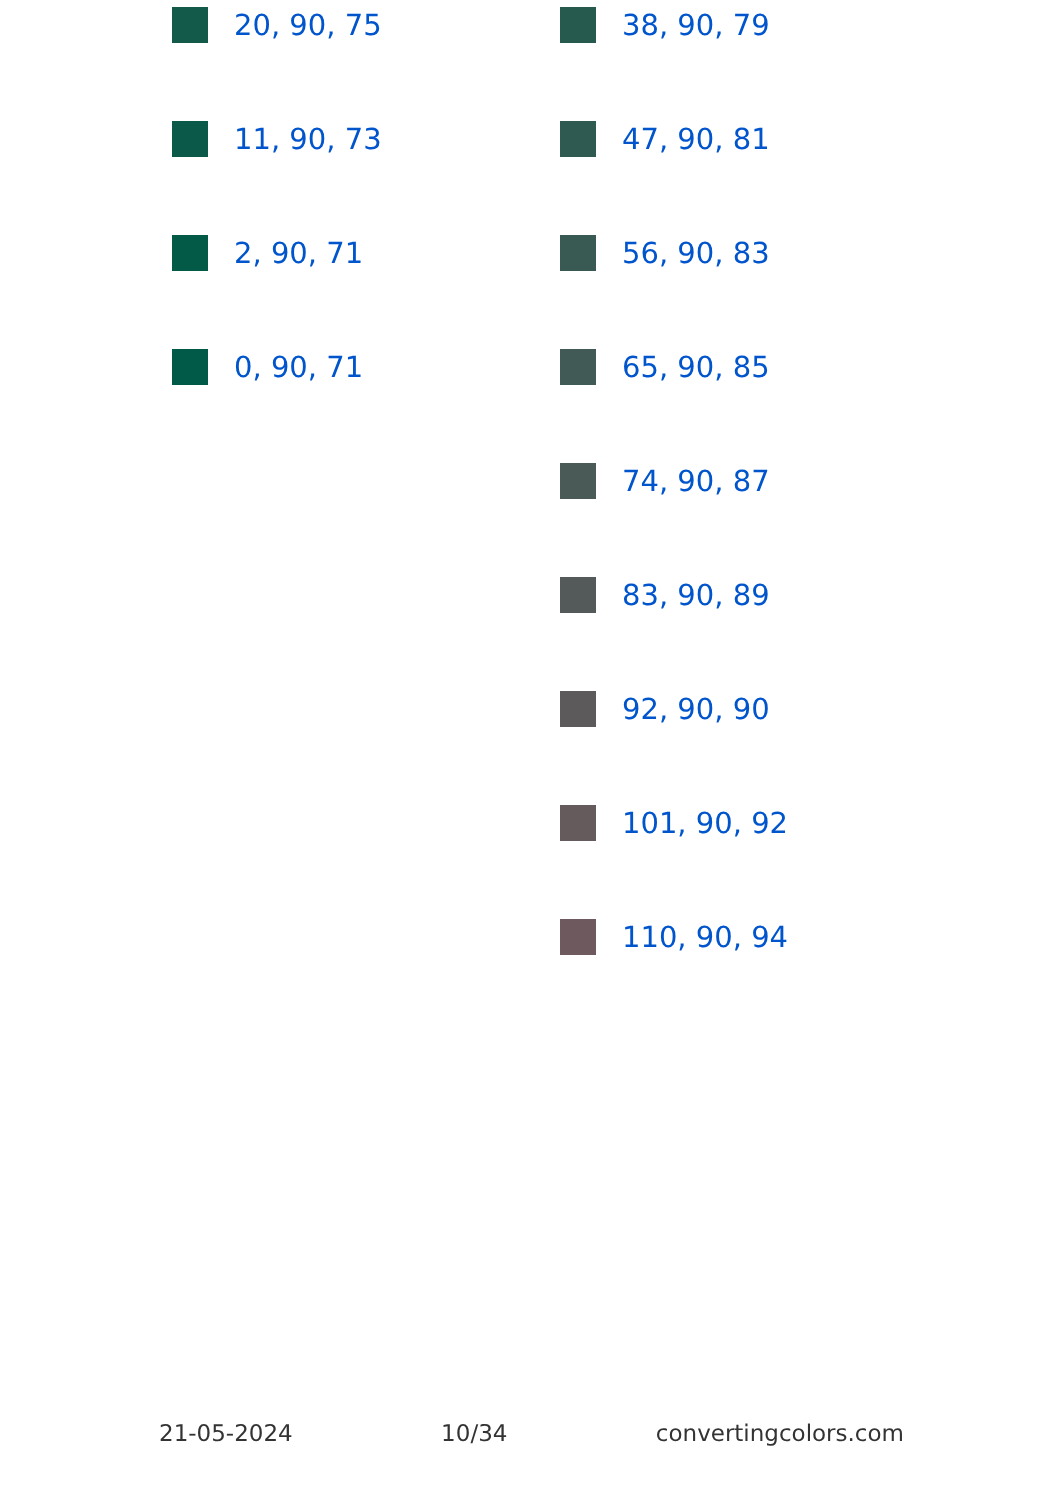20, 90, 75
11, 90, 73
2, 90, 71
0, 90, 71
38, 90, 79
47, 90, 81
56, 90, 83
65, 90, 85
74, 90, 87
83, 90, 89
92, 90, 90
101, 90, 92
110, 90, 94
21-05-2024 10/34 convertingcolors.com